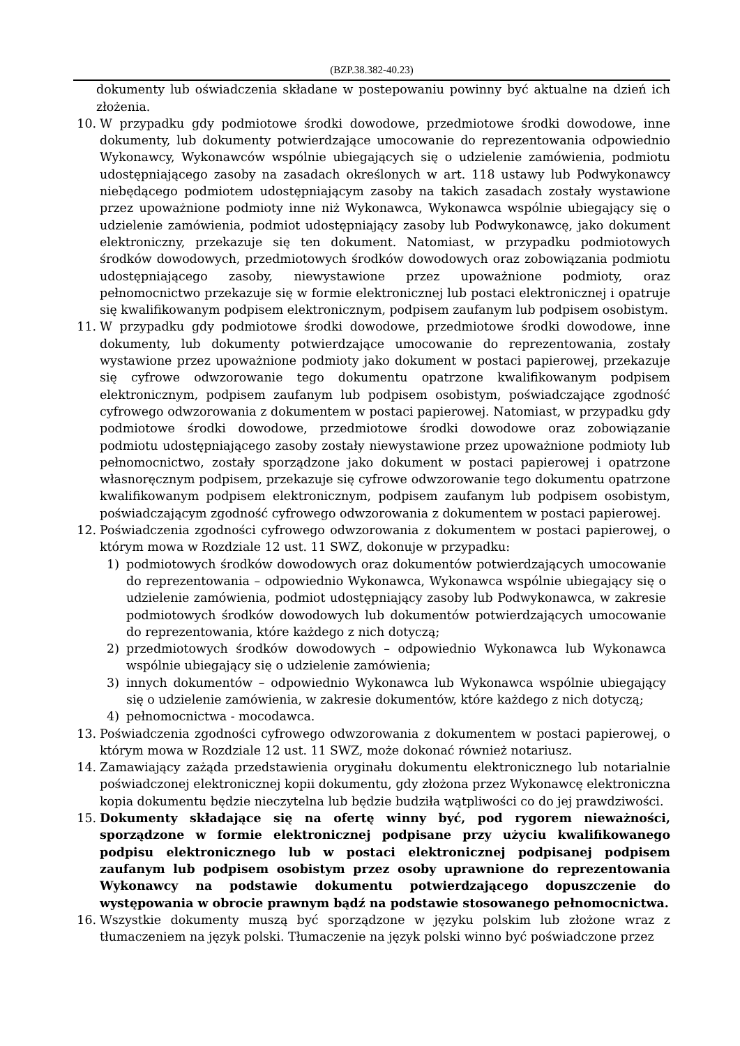(BZP.38.382-40.23)
dokumenty lub oświadczenia składane w postepowaniu powinny być aktualne na dzień ich złożenia.
10. W przypadku gdy podmiotowe środki dowodowe, przedmiotowe środki dowodowe, inne dokumenty, lub dokumenty potwierdzające umocowanie do reprezentowania odpowiednio Wykonawcy, Wykonawców wspólnie ubiegających się o udzielenie zamówienia, podmiotu udostępniającego zasoby na zasadach określonych w art. 118 ustawy lub Podwykonawcy niebędącego podmiotem udostępniającym zasoby na takich zasadach zostały wystawione przez upoważnione podmioty inne niż Wykonawca, Wykonawca wspólnie ubiegający się o udzielenie zamówienia, podmiot udostępniający zasoby lub Podwykonawcę, jako dokument elektroniczny, przekazuje się ten dokument. Natomiast, w przypadku podmiotowych środków dowodowych, przedmiotowych środków dowodowych oraz zobowiązania podmiotu udostępniającego zasoby, niewystawione przez upoważnione podmioty, oraz pełnomocnictwo przekazuje się w formie elektronicznej lub postaci elektronicznej i opatruje się kwalifikowanym podpisem elektronicznym, podpisem zaufanym lub podpisem osobistym.
11. W przypadku gdy podmiotowe środki dowodowe, przedmiotowe środki dowodowe, inne dokumenty, lub dokumenty potwierdzające umocowanie do reprezentowania, zostały wystawione przez upoważnione podmioty jako dokument w postaci papierowej, przekazuje się cyfrowe odwzorowanie tego dokumentu opatrzone kwalifikowanym podpisem elektronicznym, podpisem zaufanym lub podpisem osobistym, poświadczające zgodność cyfrowego odwzorowania z dokumentem w postaci papierowej. Natomiast, w przypadku gdy podmiotowe środki dowodowe, przedmiotowe środki dowodowe oraz zobowiązanie podmiotu udostępniającego zasoby zostały niewystawione przez upoważnione podmioty lub pełnomocnictwo, zostały sporządzone jako dokument w postaci papierowej i opatrzone własnoręcznym podpisem, przekazuje się cyfrowe odwzorowanie tego dokumentu opatrzone kwalifikowanym podpisem elektronicznym, podpisem zaufanym lub podpisem osobistym, poświadczającym zgodność cyfrowego odwzorowania z dokumentem w postaci papierowej.
12. Poświadczenia zgodności cyfrowego odwzorowania z dokumentem w postaci papierowej, o którym mowa w Rozdziale 12 ust. 11 SWZ, dokonuje w przypadku:
1) podmiotowych środków dowodowych oraz dokumentów potwierdzających umocowanie do reprezentowania – odpowiednio Wykonawca, Wykonawca wspólnie ubiegający się o udzielenie zamówienia, podmiot udostępniający zasoby lub Podwykonawca, w zakresie podmiotowych środków dowodowych lub dokumentów potwierdzających umocowanie do reprezentowania, które każdego z nich dotyczą;
2) przedmiotowych środków dowodowych – odpowiednio Wykonawca lub Wykonawca wspólnie ubiegający się o udzielenie zamówienia;
3) innych dokumentów – odpowiednio Wykonawca lub Wykonawca wspólnie ubiegający się o udzielenie zamówienia, w zakresie dokumentów, które każdego z nich dotyczą;
4) pełnomocnictwa - mocodawca.
13. Poświadczenia zgodności cyfrowego odwzorowania z dokumentem w postaci papierowej, o którym mowa w Rozdziale 12 ust. 11 SWZ, może dokonać również notariusz.
14. Zamawiający zażąda przedstawienia oryginału dokumentu elektronicznego lub notarialnie poświadczonej elektronicznej kopii dokumentu, gdy złożona przez Wykonawcę elektroniczna kopia dokumentu będzie nieczytelna lub będzie budziła wątpliwości co do jej prawdziwości.
15. Dokumenty składające się na ofertę winny być, pod rygorem nieważności, sporządzone w formie elektronicznej podpisane przy użyciu kwalifikowanego podpisu elektronicznego lub w postaci elektronicznej podpisanej podpisem zaufanym lub podpisem osobistym przez osoby uprawnione do reprezentowania Wykonawcy na podstawie dokumentu potwierdzającego dopuszczenie do występowania w obrocie prawnym bądź na podstawie stosowanego pełnomocnictwa.
16. Wszystkie dokumenty muszą być sporządzone w języku polskim lub złożone wraz z tłumaczeniem na język polski. Tłumaczenie na język polski winno być poświadczone przez